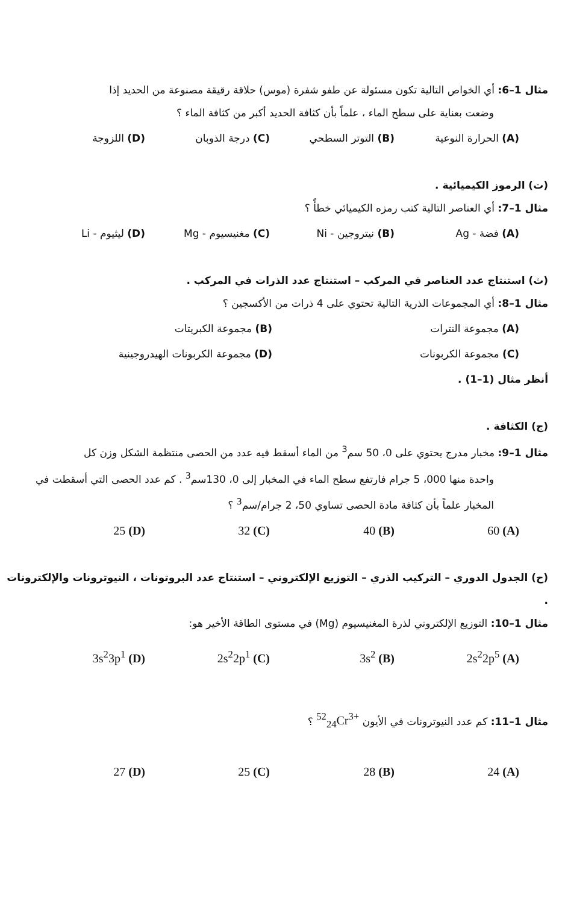مثال 1–6: أي الخواص التالية تكون مسئولة عن طفو شفرة (موس) حلاقة رقيقة مصنوعة من الحديد إذا
وضعت بعناية على سطح الماء ، علماً بأن كثافة الحديد أكبر من كثافة الماء ؟
(A) الحرارة النوعية (B) التوتر السطحي (C) درجة الذوبان (D) اللزوجة
(ت) الرموز الكيميائية .
مثال 1–7: أي العناصر التالية كتب رمزه الكيميائي خطأً ؟
(A) فضة - Ag (B) نيتروجين - Ni (C) مغنيسيوم - Mg (D) ليثيوم - Li
(ث) استنتاج عدد العناصر في المركب – استنتاج عدد الذرات في المركب .
مثال 1–8: أي المجموعات الذرية التالية تحتوي على 4 ذرات من الأكسجين ؟
(A) مجموعة النترات (B) مجموعة الكبريتات
(C) مجموعة الكربونات (D) مجموعة الكربونات الهيدروجينية
أنظر مثال (1–1) .
(ج) الكثافة .
مثال 1–9: مخبار مدرج يحتوي على 0، 50 سم<sup>3</sup> من الماء أسقط فيه عدد من الحصى منتظمة الشكل وزن كل
واحدة منها 000، 5 جرام فارتفع سطح الماء في المخبار إلى 0، 130سم<sup>3</sup> . كم عدد الحصى التي أسقطت في المخبار علماً بأن كثافة مادة الحصى تساوي 50، 2 جرام/سم<sup>3</sup> ؟
(A) 60 (B) 40 (C) 32 (D) 25
(ح) الجدول الدوري – التركيب الذري – التوزيع الإلكتروني – استنتاج عدد البروتونات ، النيوترونات والإلكترونات .
مثال 1–10: التوزيع الإلكتروني لذرة المغنيسيوم (Mg) في مستوى الطاقة الأخير هو:
(A) 2s<sup>2</sup>2p<sup>5</sup> (B) 3s<sup>2</sup> (C) 2s<sup>2</sup>2p<sup>1</sup> (D) 3s<sup>2</sup>3p<sup>1</sup>
مثال 1–11: كم عدد النيوترونات في الأيون <sup>52</sup><sub>24</sub>Cr<sup>3+</sup> ؟
(A) 24 (B) 28 (C) 25 (D) 27